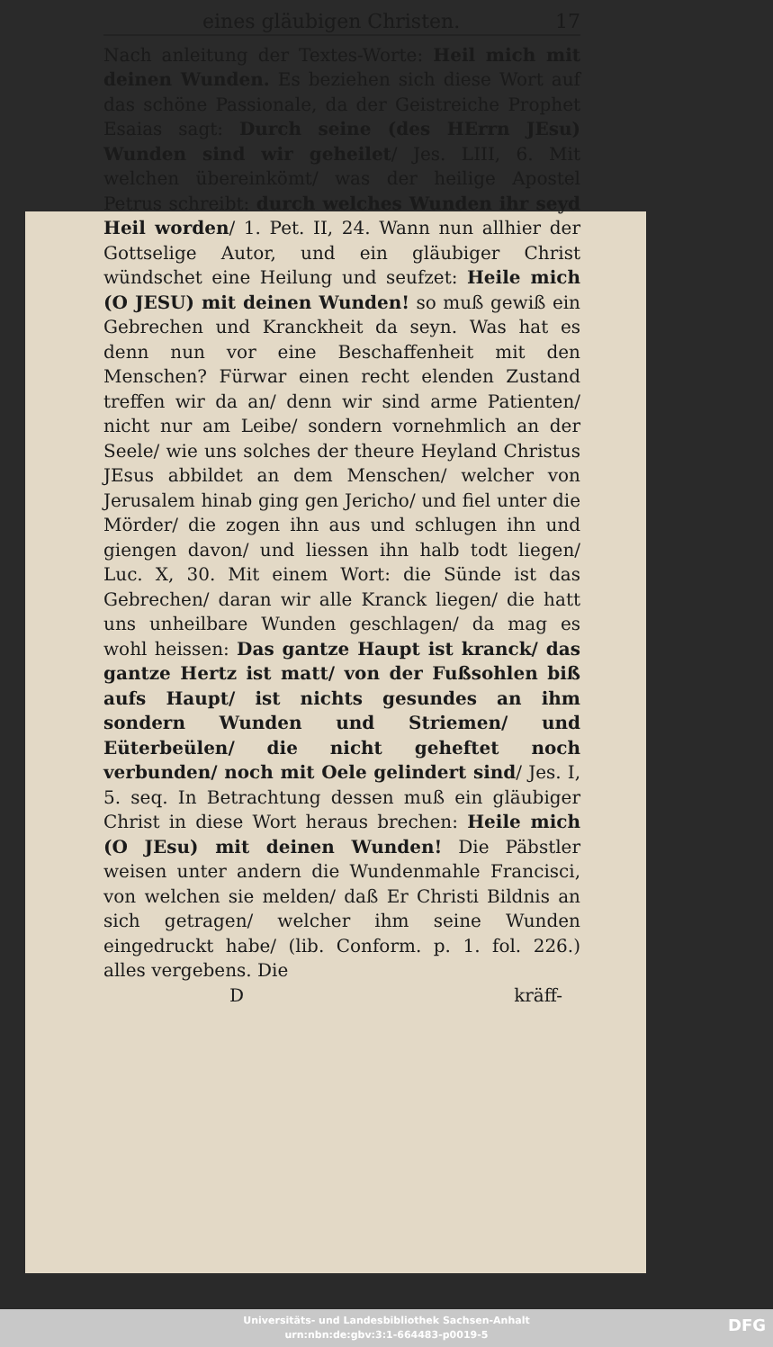eines gläubigen Christen. 17
Nach anleitung der Textes-Worte: Heil mich mit deinen Wunden. Es beziehen sich diese Wort auf das schöne Passionale, da der Geistreiche Prophet Esaias sagt: Durch seine (des HErrn JEsu) Wunden sind wir geheilet/ Jes. LIII, 6. Mit welchen übereinkömt/ was der heilige Apostel Petrus schreibt: durch welches Wunden ihr seyd Heil worden/ 1. Pet. II, 24. Wann nun allhier der Gottselige Autor, und ein gläubiger Christ wündschet eine Heilung und seufzet: Heile mich (O JESU) mit deinen Wunden! so muß gewiß ein Gebrechen und Kranckheit da seyn. Was hat es denn nun vor eine Beschaffenheit mit den Menschen? Fürwar einen recht elenden Zustand treffen wir da an/ denn wir sind arme Patienten/ nicht nur am Leibe/ sondern vornehmlich an der Seele/ wie uns solches der theure Heyland Christus JEsus abbildet an dem Menschen/ welcher von Jerusalem hinab ging gen Jericho/ und fiel unter die Mörder/ die zogen ihn aus und schlugen ihn und giengen davon/ und liessen ihn halb todt liegen/ Luc. X, 30. Mit einem Wort: die Sünde ist das Gebrechen/ daran wir alle Kranck liegen/ die hatt uns unheilbare Wunden geschlagen/ da mag es wohl heissen: Das gantze Haupt ist kranck/ das gantze Hertz ist matt/ von der Fußsohlen biß aufs Haupt/ ist nichts gesundes an ihm sondern Wunden und Striemen/ und Eüterbeülen/ die nicht geheftet noch verbunden/ noch mit Oele gelindert sind/ Jes. I, 5. seq. In Betrachtung dessen muß ein gläubiger Christ in diese Wort heraus brechen: Heile mich (O JEsu) mit deinen Wunden! Die Päbstler weisen unter andern die Wundenmahle Francisci, von welchen sie melden/ daß Er Christi Bildnis an sich getragen/ welcher ihm seine Wunden eingedruckt habe/ (lib. Conform. p. 1. fol. 226.) alles vergebens. Die
Dkräff-
Universitäts- und Landesbibliothek Sachsen-Anhalt
urn:nbn:de:gbv:3:1-664483-p0019-5
DFG